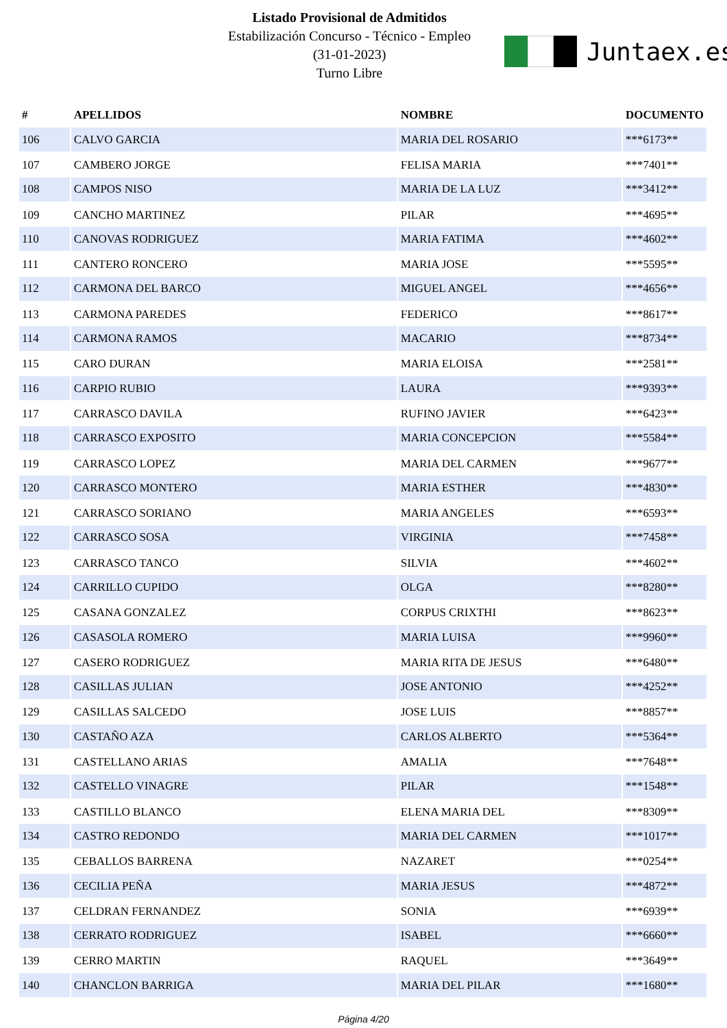Listado Provisional de Admitidos
Estabilización Concurso - Técnico - Empleo
(31-01-2023)
Turno Libre
Juntaex.es
| # | APELLIDOS | NOMBRE | DOCUMENTO |
| --- | --- | --- | --- |
| 106 | CALVO GARCIA | MARIA DEL ROSARIO | ***6173** |
| 107 | CAMBERO JORGE | FELISA MARIA | ***7401** |
| 108 | CAMPOS NISO | MARIA DE LA LUZ | ***3412** |
| 109 | CANCHO MARTINEZ | PILAR | ***4695** |
| 110 | CANOVAS RODRIGUEZ | MARIA FATIMA | ***4602** |
| 111 | CANTERO RONCERO | MARIA JOSE | ***5595** |
| 112 | CARMONA DEL BARCO | MIGUEL ANGEL | ***4656** |
| 113 | CARMONA PAREDES | FEDERICO | ***8617** |
| 114 | CARMONA RAMOS | MACARIO | ***8734** |
| 115 | CARO DURAN | MARIA ELOISA | ***2581** |
| 116 | CARPIO RUBIO | LAURA | ***9393** |
| 117 | CARRASCO DAVILA | RUFINO JAVIER | ***6423** |
| 118 | CARRASCO EXPOSITO | MARIA CONCEPCION | ***5584** |
| 119 | CARRASCO LOPEZ | MARIA DEL CARMEN | ***9677** |
| 120 | CARRASCO MONTERO | MARIA ESTHER | ***4830** |
| 121 | CARRASCO SORIANO | MARIA ANGELES | ***6593** |
| 122 | CARRASCO SOSA | VIRGINIA | ***7458** |
| 123 | CARRASCO TANCO | SILVIA | ***4602** |
| 124 | CARRILLO CUPIDO | OLGA | ***8280** |
| 125 | CASANA GONZALEZ | CORPUS CRIXTHI | ***8623** |
| 126 | CASASOLA ROMERO | MARIA LUISA | ***9960** |
| 127 | CASERO RODRIGUEZ | MARIA RITA DE JESUS | ***6480** |
| 128 | CASILLAS JULIAN | JOSE ANTONIO | ***4252** |
| 129 | CASILLAS SALCEDO | JOSE LUIS | ***8857** |
| 130 | CASTAÑO AZA | CARLOS ALBERTO | ***5364** |
| 131 | CASTELLANO ARIAS | AMALIA | ***7648** |
| 132 | CASTELLO VINAGRE | PILAR | ***1548** |
| 133 | CASTILLO BLANCO | ELENA MARIA DEL | ***8309** |
| 134 | CASTRO REDONDO | MARIA DEL CARMEN | ***1017** |
| 135 | CEBALLOS BARRENA | NAZARET | ***0254** |
| 136 | CECILIA PEÑA | MARIA JESUS | ***4872** |
| 137 | CELDRAN FERNANDEZ | SONIA | ***6939** |
| 138 | CERRATO RODRIGUEZ | ISABEL | ***6660** |
| 139 | CERRO MARTIN | RAQUEL | ***3649** |
| 140 | CHANCLON BARRIGA | MARIA DEL PILAR | ***1680** |
Página 4/20
.